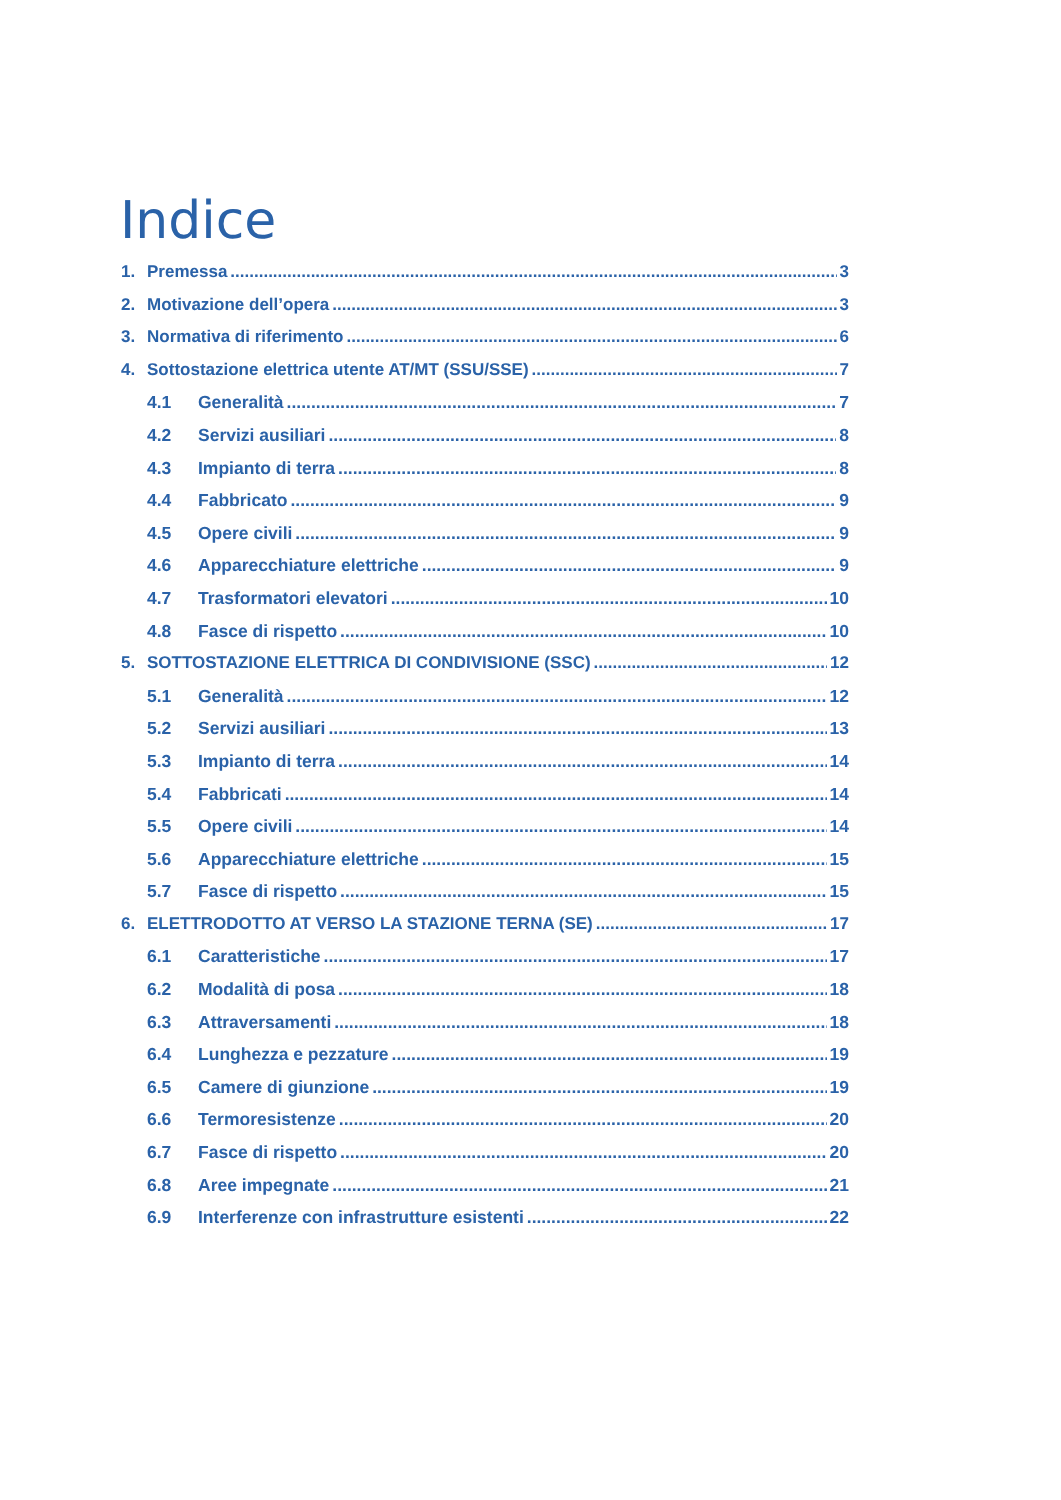Indice
1. Premessa 3
2. Motivazione dell’opera 3
3. Normativa di riferimento 6
4. Sottostazione elettrica utente AT/MT (SSU/SSE) 7
4.1 Generalità 7
4.2 Servizi ausiliari 8
4.3 Impianto di terra 8
4.4 Fabbricato 9
4.5 Opere civili 9
4.6 Apparecchiature elettriche 9
4.7 Trasformatori elevatori 10
4.8 Fasce di rispetto 10
5. SOTTOSTAZIONE ELETTRICA DI CONDIVISIONE (SSC) 12
5.1 Generalità 12
5.2 Servizi ausiliari 13
5.3 Impianto di terra 14
5.4 Fabbricati 14
5.5 Opere civili 14
5.6 Apparecchiature elettriche 15
5.7 Fasce di rispetto 15
6. ELETTRODOTTO AT VERSO LA STAZIONE TERNA (SE) 17
6.1 Caratteristiche 17
6.2 Modalità di posa 18
6.3 Attraversamenti 18
6.4 Lunghezza e pezzature 19
6.5 Camere di giunzione 19
6.6 Termoresistenze 20
6.7 Fasce di rispetto 20
6.8 Aree impegnate 21
6.9 Interferenze con infrastrutture esistenti 22